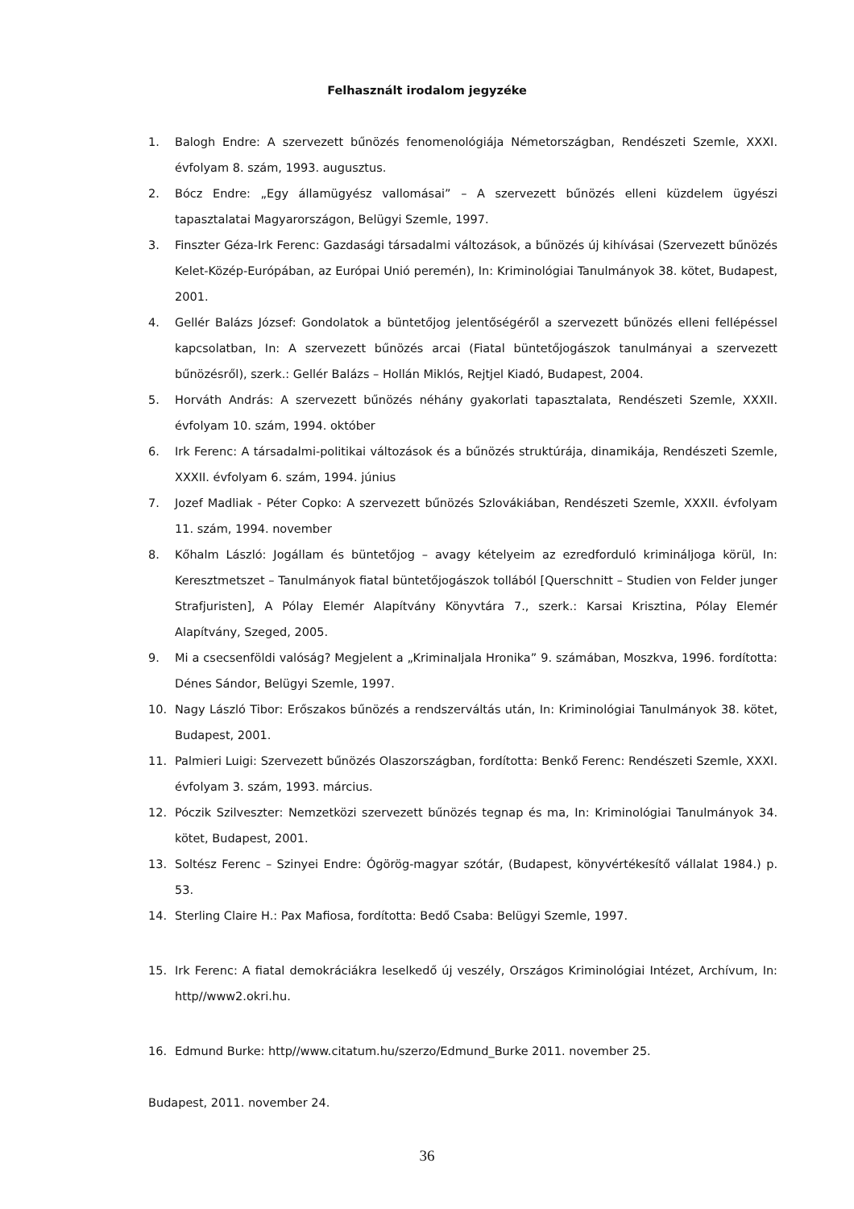Felhasznált irodalom jegyzéke
1. Balogh Endre: A szervezett bűnözés fenomenológiája Németországban, Rendészeti Szemle, XXXI. évfolyam 8. szám, 1993. augusztus.
2. Bócz Endre: „Egy államügyész vallomásai” – A szervezett bűnözés elleni küzdelem ügyészi tapasztalatai Magyarországon, Belügyi Szemle, 1997.
3. Finszter Géza-Irk Ferenc: Gazdasági társadalmi változások, a bűnözés új kihívásai (Szervezett bűnözés Kelet-Közép-Európában, az Európai Unió peremén), In: Kriminológiai Tanulmányok 38. kötet, Budapest, 2001.
4. Gellér Balázs József: Gondolatok a büntetőjog jelentőségéről a szervezett bűnözés elleni fellépéssel kapcsolatban, In: A szervezett bűnözés arcai (Fiatal büntetőjogászok tanulmányai a szervezett bűnözésről), szerk.: Gellér Balázs – Hollán Miklós, Rejtjel Kiadó, Budapest, 2004.
5. Horváth András: A szervezett bűnözés néhány gyakorlati tapasztalata, Rendészeti Szemle, XXXII. évfolyam 10. szám, 1994. október
6. Irk Ferenc: A társadalmi-politikai változások és a bűnözés struktúrája, dinamikája, Rendészeti Szemle, XXXII. évfolyam 6. szám, 1994. június
7. Jozef Madliak - Péter Copko: A szervezett bűnözés Szlovákiában, Rendészeti Szemle, XXXII. évfolyam 11. szám, 1994. november
8. Kőhalm László: Jogállam és büntetőjog – avagy kételyeim az ezredforduló kriminálјoga körül, In: Keresztmetszet – Tanulmányok fiatal büntetőjogászok tollából [Querschnitt – Studien von Felder junger Strafjuristen], A Pólay Elemér Alapítvány Könyvtára 7., szerk.: Karsai Krisztina, Pólay Elemér Alapítvány, Szeged, 2005.
9. Mi a csecsenföldi valóság? Megjelent a „Kriminaljala Hronika” 9. számában, Moszkva, 1996. fordította: Dénes Sándor, Belügyi Szemle, 1997.
10. Nagy László Tibor: Erőszakos bűnözés a rendszerváltás után, In: Kriminológiai Tanulmányok 38. kötet, Budapest, 2001.
11. Palmieri Luigi: Szervezett bűnözés Olaszországban, fordította: Benkő Ferenc: Rendészeti Szemle, XXXI. évfolyam 3. szám, 1993. március.
12. Póczik Szilveszter: Nemzetközi szervezett bűnözés tegnap és ma, In: Kriminológiai Tanulmányok 34. kötet, Budapest, 2001.
13. Soltész Ferenc – Szinyei Endre: Ógörög-magyar szótár, (Budapest, könyvértékesítő vállalat 1984.) p. 53.
14. Sterling Claire H.: Pax Mafiosa, fordította: Bedő Csaba: Belügyi Szemle, 1997.
15. Irk Ferenc: A fiatal demokráciákra leselkedő új veszély, Országos Kriminológiai Intézet, Archívum, In: http//www2.okri.hu.
16. Edmund Burke: http//www.citatum.hu/szerzo/Edmund_Burke 2011. november 25.
Budapest, 2011. november 24.
36